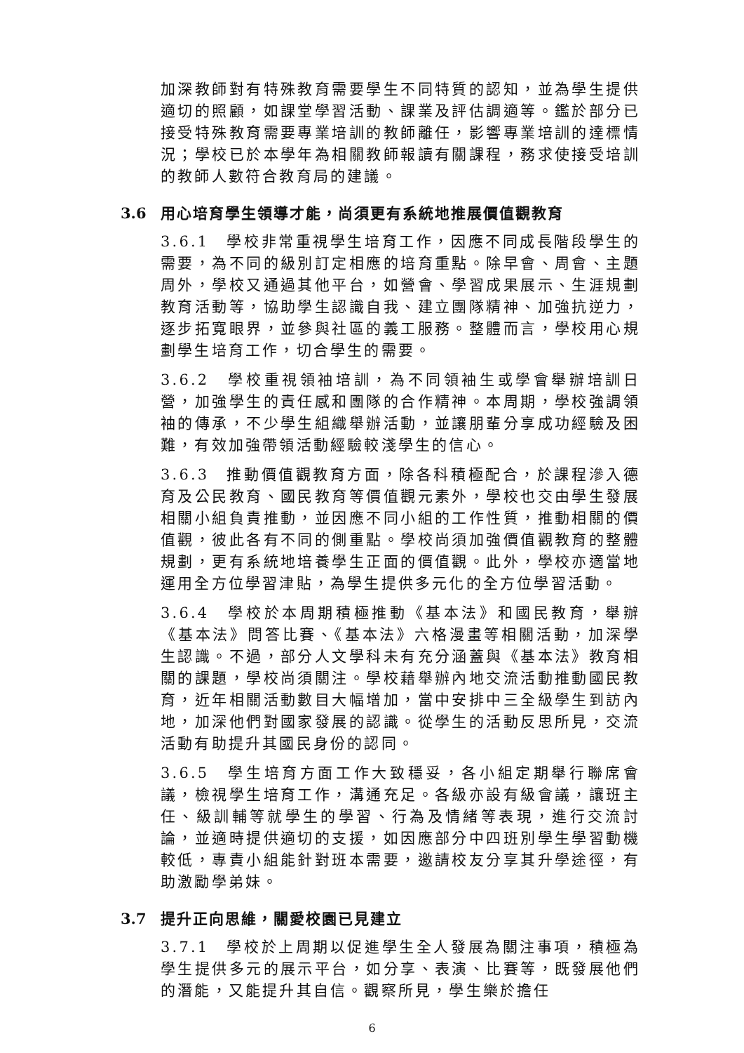加深教師對有特殊教育需要學生不同特質的認知，並為學生提供適切的照顧，如課堂學習活動、課業及評估調適等。鑑於部分已接受特殊教育需要專業培訓的教師離任，影響專業培訓的達標情況；學校已於本學年為相關教師報讀有關課程，務求使接受培訓的教師人數符合教育局的建議。
3.6 用心培育學生領導才能，尚須更有系統地推展價值觀教育
3.6.1　學校非常重視學生培育工作，因應不同成長階段學生的需要，為不同的級別訂定相應的培育重點。除早會、周會、主題周外，學校又通過其他平台，如營會、學習成果展示、生涯規劃教育活動等，協助學生認識自我、建立團隊精神、加強抗逆力，逐步拓寬眼界，並參與社區的義工服務。整體而言，學校用心規劃學生培育工作，切合學生的需要。
3.6.2　學校重視領袖培訓，為不同領袖生或學會舉辦培訓日營，加強學生的責任感和團隊的合作精神。本周期，學校強調領袖的傳承，不少學生組織舉辦活動，並讓朋輩分享成功經驗及困難，有效加強帶領活動經驗較淺學生的信心。
3.6.3　推動價值觀教育方面，除各科積極配合，於課程滲入德育及公民教育、國民教育等價值觀元素外，學校也交由學生發展相關小組負責推動，並因應不同小組的工作性質，推動相關的價值觀，彼此各有不同的側重點。學校尚須加強價值觀教育的整體規劃，更有系統地培養學生正面的價值觀。此外，學校亦適當地運用全方位學習津貼，為學生提供多元化的全方位學習活動。
3.6.4　學校於本周期積極推動《基本法》和國民教育，舉辦《基本法》問答比賽、《基本法》六格漫畫等相關活動，加深學生認識。不過，部分人文學科未有充分涵蓋與《基本法》教育相關的課題，學校尚須關注。學校藉舉辦內地交流活動推動國民教育，近年相關活動數目大幅增加，當中安排中三全級學生到訪內地，加深他們對國家發展的認識。從學生的活動反思所見，交流活動有助提升其國民身份的認同。
3.6.5　學生培育方面工作大致穩妥，各小組定期舉行聯席會議，檢視學生培育工作，溝通充足。各級亦設有級會議，讓班主任、級訓輔等就學生的學習、行為及情緒等表現，進行交流討論，並適時提供適切的支援，如因應部分中四班別學生學習動機較低，專責小組能針對班本需要，邀請校友分享其升學途徑，有助激勵學弟妹。
3.7 提升正向思維，關愛校園已見建立
3.7.1　學校於上周期以促進學生全人發展為關注事項，積極為學生提供多元的展示平台，如分享、表演、比賽等，既發展他們的潛能，又能提升其自信。觀察所見，學生樂於擔任
6